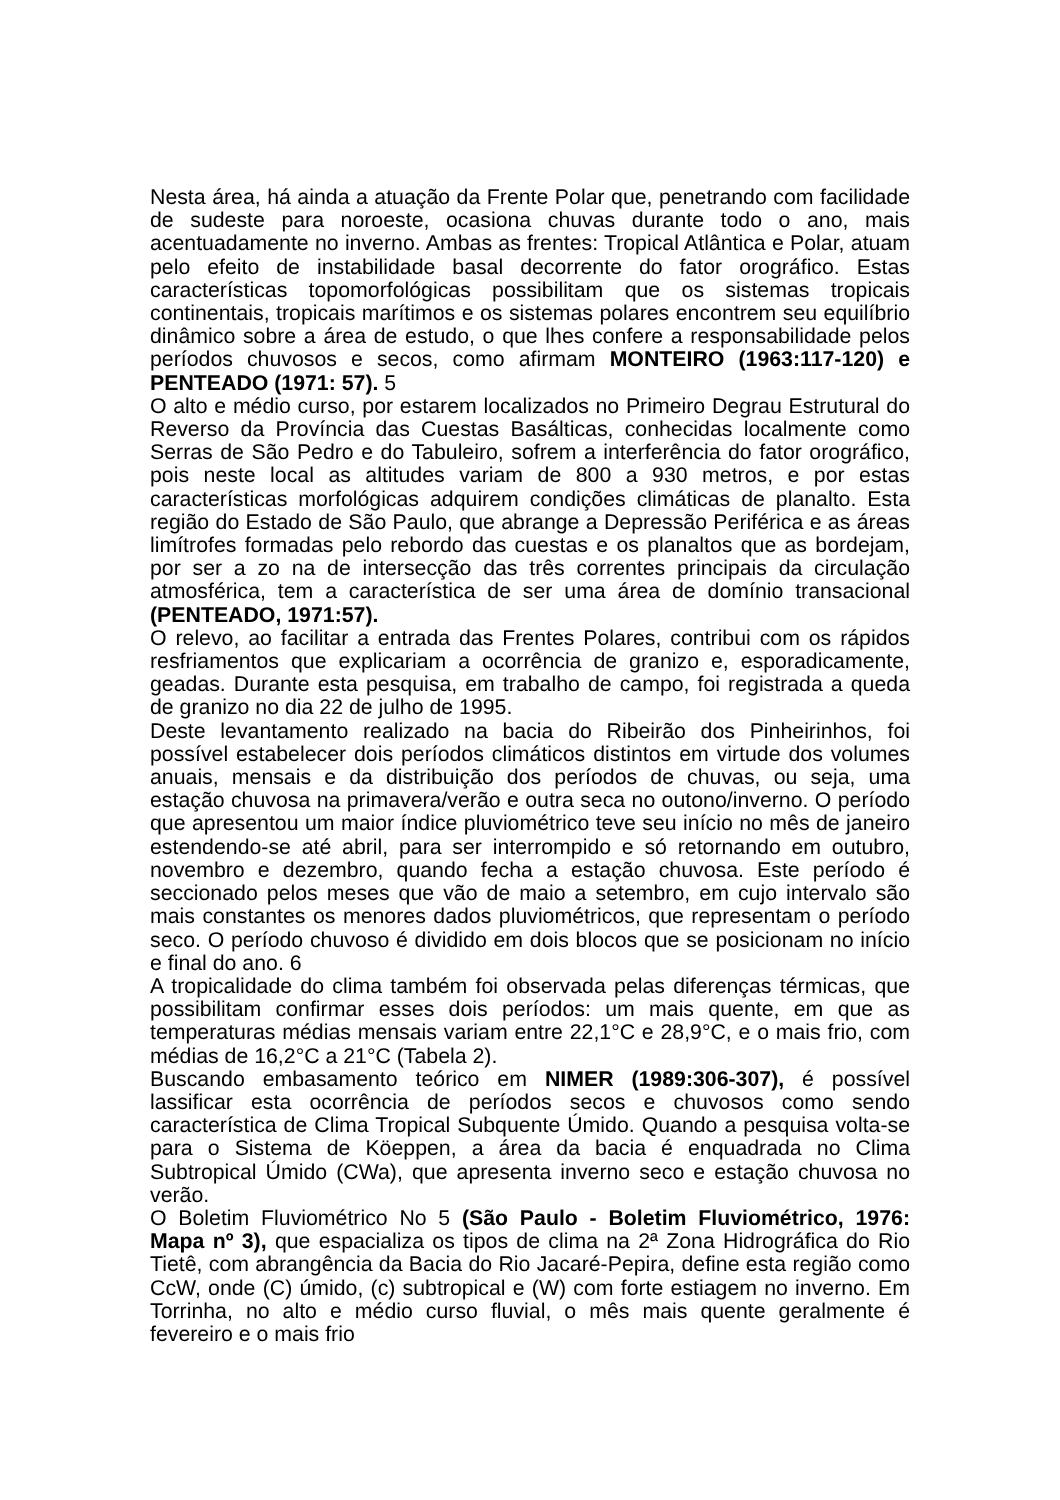Nesta área, há ainda a atuação da Frente Polar que, penetrando com facilidade de sudeste para noroeste, ocasiona chuvas durante todo o ano, mais acentuadamente no inverno. Ambas as frentes: Tropical Atlântica e Polar, atuam pelo efeito de instabilidade basal decorrente do fator orográfico. Estas características topomorfológicas possibilitam que os sistemas tropicais continentais, tropicais marítimos e os sistemas polares encontrem seu equilíbrio dinâmico sobre a área de estudo, o que lhes confere a responsabilidade pelos períodos chuvosos e secos, como afirmam MONTEIRO (1963:117-120) e PENTEADO (1971: 57). 5
O alto e médio curso, por estarem localizados no Primeiro Degrau Estrutural do Reverso da Província das Cuestas Basálticas, conhecidas localmente como Serras de São Pedro e do Tabuleiro, sofrem a interferência do fator orográfico, pois neste local as altitudes variam de 800 a 930 metros, e por estas características morfológicas adquirem condições climáticas de planalto. Esta região do Estado de São Paulo, que abrange a Depressão Periférica e as áreas limítrofes formadas pelo rebordo das cuestas e os planaltos que as bordejam, por ser a zo na de intersecção das três correntes principais da circulação atmosférica, tem a característica de ser uma área de domínio transacional (PENTEADO, 1971:57).
O relevo, ao facilitar a entrada das Frentes Polares, contribui com os rápidos resfriamentos que explicariam a ocorrência de granizo e, esporadicamente, geadas. Durante esta pesquisa, em trabalho de campo, foi registrada a queda de granizo no dia 22 de julho de 1995.
Deste levantamento realizado na bacia do Ribeirão dos Pinheirinhos, foi possível estabelecer dois períodos climáticos distintos em virtude dos volumes anuais, mensais e da distribuição dos períodos de chuvas, ou seja, uma estação chuvosa na primavera/verão e outra seca no outono/inverno. O período que apresentou um maior índice pluviométrico teve seu início no mês de janeiro estendendo-se até abril, para ser interrompido e só retornando em outubro, novembro e dezembro, quando fecha a estação chuvosa. Este período é seccionado pelos meses que vão de maio a setembro, em cujo intervalo são mais constantes os menores dados pluviométricos, que representam o período seco. O período chuvoso é dividido em dois blocos que se posicionam no início e final do ano. 6
A tropicalidade do clima também foi observada pelas diferenças térmicas, que possibilitam confirmar esses dois períodos: um mais quente, em que as temperaturas médias mensais variam entre 22,1°C e 28,9°C, e o mais frio, com médias de 16,2°C a 21°C (Tabela 2).
Buscando embasamento teórico em NIMER (1989:306-307), é possível lassificar esta ocorrência de períodos secos e chuvosos como sendo característica de Clima Tropical Subquente Úmido. Quando a pesquisa volta-se para o Sistema de Köeppen, a área da bacia é enquadrada no Clima Subtropical Úmido (CWa), que apresenta inverno seco e estação chuvosa no verão.
O Boletim Fluviométrico No 5 (São Paulo - Boletim Fluviométrico, 1976: Mapa nº 3), que espacializa os tipos de clima na 2ª Zona Hidrográfica do Rio Tietê, com abrangência da Bacia do Rio Jacaré-Pepira, define esta região como CcW, onde (C) úmido, (c) subtropical e (W) com forte estiagem no inverno. Em Torrinha, no alto e médio curso fluvial, o mês mais quente geralmente é fevereiro e o mais frio